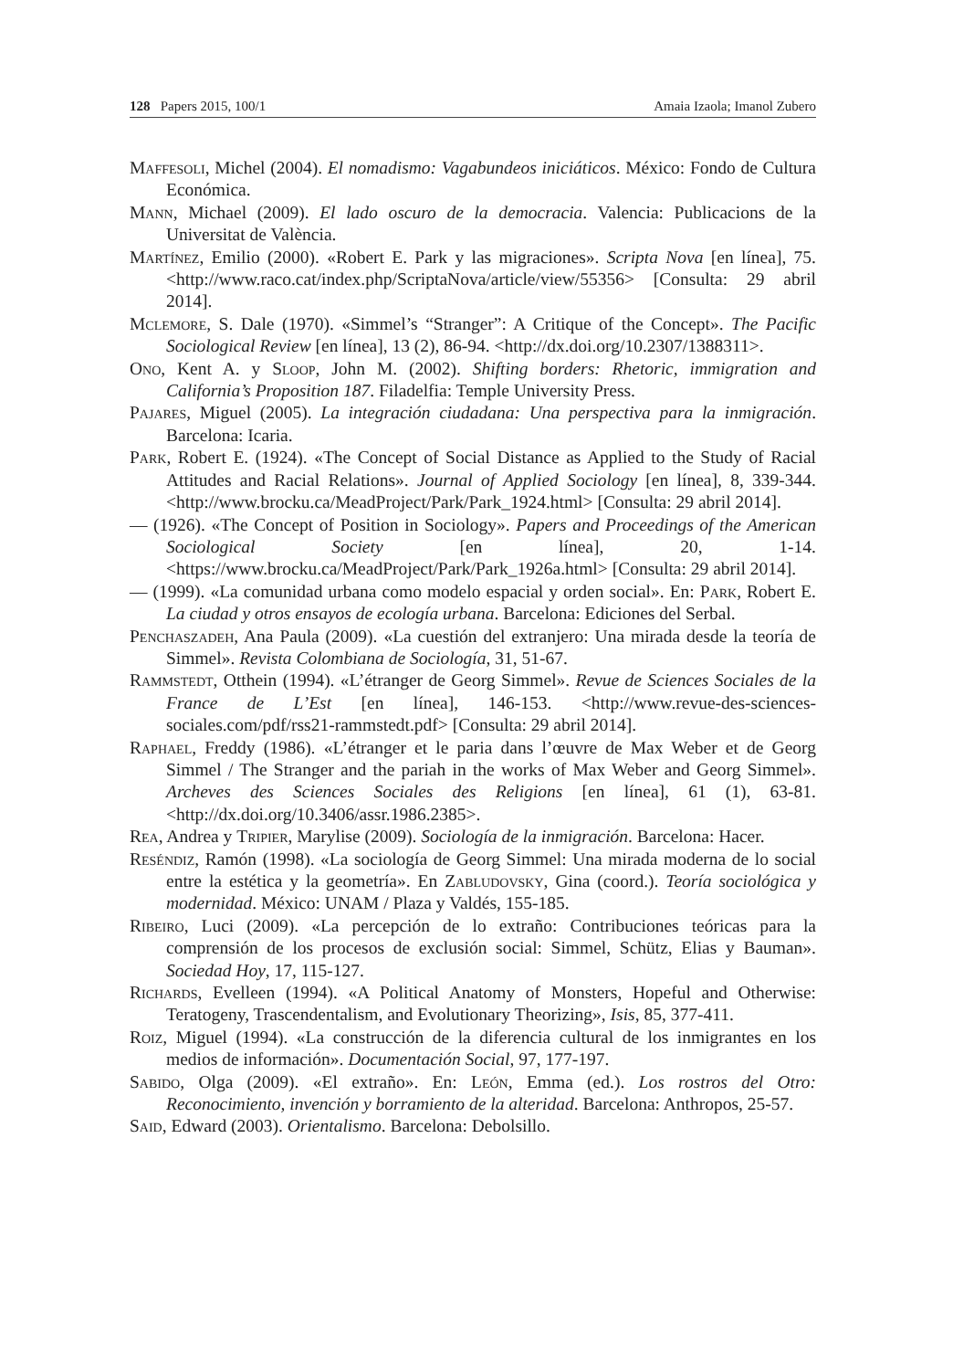128 Papers 2015, 100/1 Amaia Izaola; Imanol Zubero
Maffesoli, Michel (2004). El nomadismo: Vagabundeos iniciáticos. México: Fondo de Cultura Económica.
Mann, Michael (2009). El lado oscuro de la democracia. Valencia: Publicacions de la Universitat de València.
Martínez, Emilio (2000). «Robert E. Park y las migraciones». Scripta Nova [en línea], 75. <http://www.raco.cat/index.php/ScriptaNova/article/view/55356> [Consulta: 29 abril 2014].
Mclemore, S. Dale (1970). «Simmel’s “Stranger”: A Critique of the Concept». The Pacific Sociological Review [en línea], 13 (2), 86-94. <http://dx.doi.org/10.2307/1388311>.
Ono, Kent A. y Sloop, John M. (2002). Shifting borders: Rhetoric, immigration and California’s Proposition 187. Filadelfia: Temple University Press.
Pajares, Miguel (2005). La integración ciudadana: Una perspectiva para la inmigración. Barcelona: Icaria.
Park, Robert E. (1924). «The Concept of Social Distance as Applied to the Study of Racial Attitudes and Racial Relations». Journal of Applied Sociology [en línea], 8, 339-344. <http://www.brocku.ca/MeadProject/Park/Park_1924.html> [Consulta: 29 abril 2014].
— (1926). «The Concept of Position in Sociology». Papers and Proceedings of the American Sociological Society [en línea], 20, 1-14. <https://www.brocku.ca/MeadProject/Park/Park_1926a.html> [Consulta: 29 abril 2014].
— (1999). «La comunidad urbana como modelo espacial y orden social». En: Park, Robert E. La ciudad y otros ensayos de ecología urbana. Barcelona: Ediciones del Serbal.
Penchaszadeh, Ana Paula (2009). «La cuestión del extranjero: Una mirada desde la teoría de Simmel». Revista Colombiana de Sociología, 31, 51-67.
Rammstedt, Otthein (1994). «L’étranger de Georg Simmel». Revue de Sciences Sociales de la France de L’Est [en línea], 146-153. <http://www.revue-des-sciences-sociales.com/pdf/rss21-rammstedt.pdf> [Consulta: 29 abril 2014].
Raphael, Freddy (1986). «L’étranger et le paria dans l’œuvre de Max Weber et de Georg Simmel / The Stranger and the pariah in the works of Max Weber and Georg Simmel». Archeves des Sciences Sociales des Religions [en línea], 61 (1), 63-81. <http://dx.doi.org/10.3406/assr.1986.2385>.
Rea, Andrea y Tripier, Marylise (2009). Sociología de la inmigración. Barcelona: Hacer.
Reséndiz, Ramón (1998). «La sociología de Georg Simmel: Una mirada moderna de lo social entre la estética y la geometría». En Zabludovsky, Gina (coord.). Teoría sociológica y modernidad. México: UNAM / Plaza y Valdés, 155-185.
Ribeiro, Luci (2009). «La percepción de lo extraño: Contribuciones teóricas para la comprensión de los procesos de exclusión social: Simmel, Schütz, Elias y Bauman». Sociedad Hoy, 17, 115-127.
Richards, Evelleen (1994). «A Political Anatomy of Monsters, Hopeful and Otherwise: Teratogeny, Trascendentalism, and Evolutionary Theorizing», Isis, 85, 377-411.
Roiz, Miguel (1994). «La construcción de la diferencia cultural de los inmigrantes en los medios de información». Documentación Social, 97, 177-197.
Sabido, Olga (2009). «El extraño». En: León, Emma (ed.). Los rostros del Otro: Reconocimiento, invención y borramiento de la alteridad. Barcelona: Anthropos, 25-57.
Said, Edward (2003). Orientalismo. Barcelona: Debolsillo.